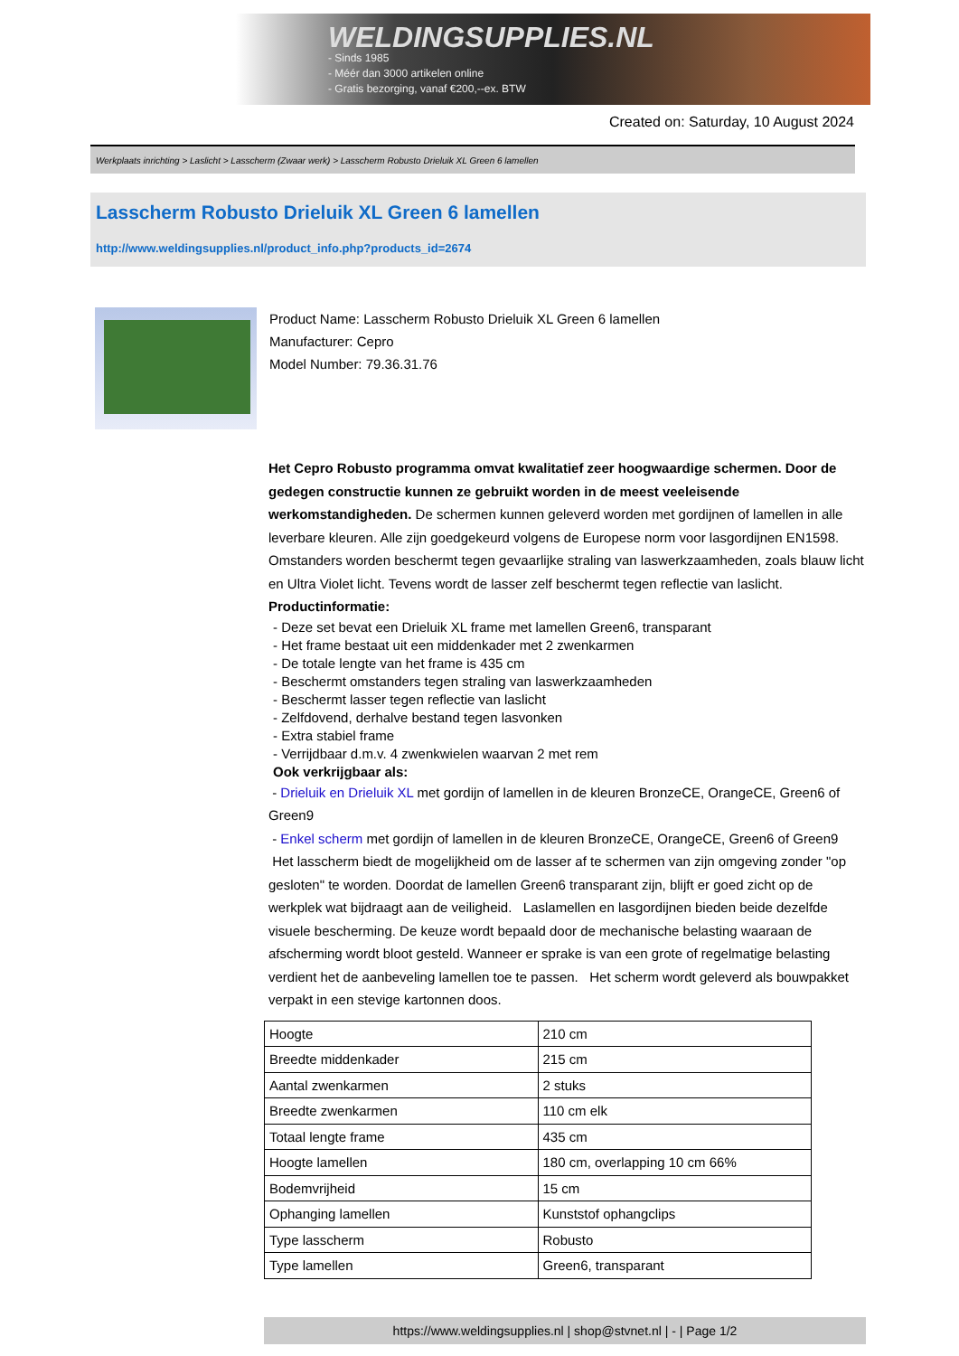WELDINGSUPPLIES.NL
- Sinds 1985
- Méér dan 3000 artikelen online
- Gratis bezorging, vanaf €200,--ex. BTW
Created on: Saturday, 10 August 2024
Werkplaats inrichting > Laslicht > Lasscherm (Zwaar werk) > Lasscherm Robusto Drieluik XL Green 6 lamellen
Lasscherm Robusto Drieluik XL Green 6 lamellen
http://www.weldingsupplies.nl/product_info.php?products_id=2674
Product Name: Lasscherm Robusto Drieluik XL Green 6 lamellen
Manufacturer: Cepro
Model Number: 79.36.31.76
Het Cepro Robusto programma omvat kwalitatief zeer hoogwaardige schermen. Door de gedegen constructie kunnen ze gebruikt worden in de meest veeleisende werkomstandigheden. De schermen kunnen geleverd worden met gordijnen of lamellen in alle leverbare kleuren. Alle zijn goedgekeurd volgens de Europese norm voor lasgordijnen EN1598. Omstanders worden beschermt tegen gevaarlijke straling van laswerkzaamheden, zoals blauw licht en Ultra Violet licht. Tevens wordt de lasser zelf beschermt tegen reflectie van laslicht. Productinformatie:
- Deze set bevat een Drieluik XL frame met lamellen Green6, transparant
- Het frame bestaat uit een middenkader met 2 zwenkarmen
- De totale lengte van het frame is 435 cm
- Beschermt omstanders tegen straling van laswerkzaamheden
- Beschermt lasser tegen reflectie van laslicht
- Zelfdovend, derhalve bestand tegen lasvonken
- Extra stabiel frame
- Verrijdbaar d.m.v. 4 zwenkwielen waarvan 2 met rem
Ook verkrijgbaar als:
- Drieluik en Drieluik XL met gordijn of lamellen in de kleuren BronzeCE, OrangeCE, Green6 of Green9
- Enkel scherm met gordijn of lamellen in de kleuren BronzeCE, OrangeCE, Green6 of Green9
Het lasscherm biedt de mogelijkheid om de lasser af te schermen van zijn omgeving zonder "op gesloten" te worden. Doordat de lamellen Green6 transparant zijn, blijft er goed zicht op de werkplek wat bijdraagt aan de veiligheid. Laslamellen en lasgordijnen bieden beide dezelfde visuele bescherming. De keuze wordt bepaald door de mechanische belasting waaraan de afscherming wordt bloot gesteld. Wanneer er sprake is van een grote of regelmatige belasting verdient het de aanbeveling lamellen toe te passen. Het scherm wordt geleverd als bouwpakket verpakt in een stevige kartonnen doos.
| Hoogte | 210 cm |
| Breedte middenkader | 215 cm |
| Aantal zwenkarmen | 2 stuks |
| Breedte zwenkarmen | 110 cm elk |
| Totaal lengte frame | 435 cm |
| Hoogte lamellen | 180 cm, overlapping 10 cm 66% |
| Bodemvrijheid | 15 cm |
| Ophanging lamellen | Kunststof ophangclips |
| Type lasscherm | Robusto |
| Type lamellen | Green6, transparant |
https://www.weldingsupplies.nl | shop@stvnet.nl | - | Page 1/2